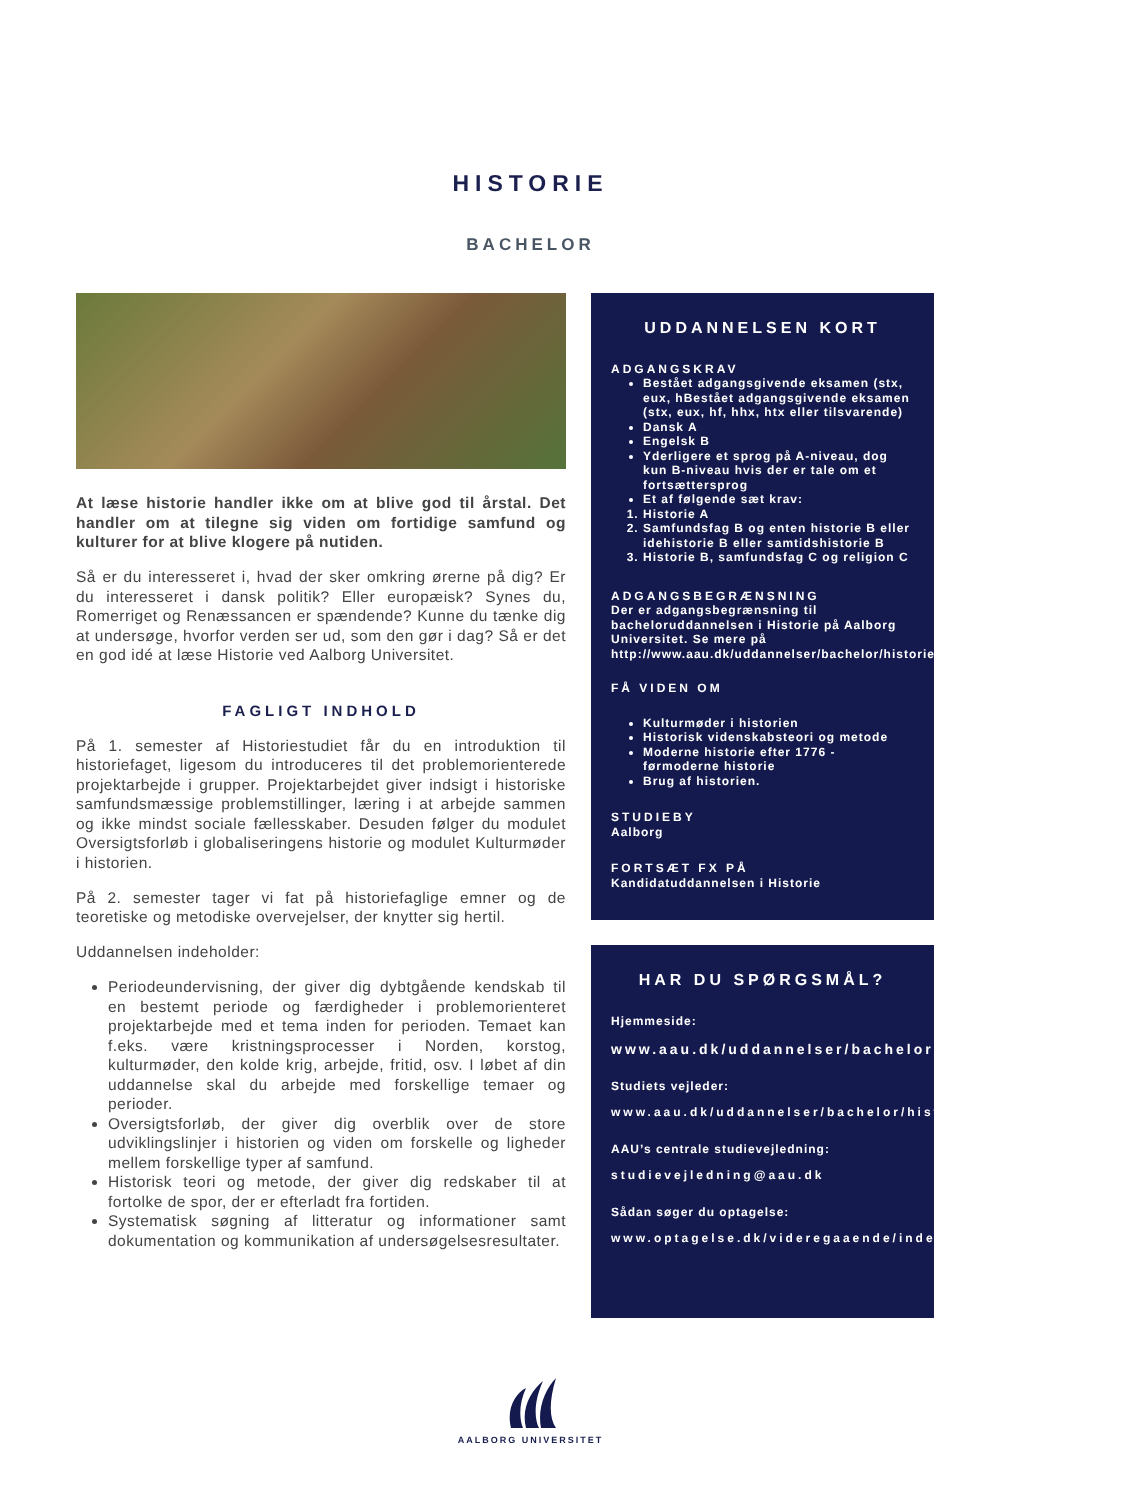HISTORIE
BACHELOR
At læse historie handler ikke om at blive god til årstal. Det handler om at tilegne sig viden om fortidige samfund og kulturer for at blive klogere på nutiden.
Så er du interesseret i, hvad der sker omkring ørerne på dig? Er du interesseret i dansk politik? Eller europæisk? Synes du, Romerriget og Renæssancen er spændende? Kunne du tænke dig at undersøge, hvorfor verden ser ud, som den gør i dag? Så er det en god idé at læse Historie ved Aalborg Universitet.
FAGLIGT INDHOLD
På 1. semester af Historiestudiet får du en introduktion til historiefaget, ligesom du introduceres til det problemorienterede projektarbejde i grupper. Projektarbejdet giver indsigt i historiske samfundsmæssige problemstillinger, læring i at arbejde sammen og ikke mindst sociale fællesskaber. Desuden følger du modulet Oversigtsforløb i globaliseringens historie og modulet Kulturmøder i historien.
På 2. semester tager vi fat på historiefaglige emner og de teoretiske og metodiske overvejelser, der knytter sig hertil.
Uddannelsen indeholder:
Periodeundervisning, der giver dig dybtgående kendskab til en bestemt periode og færdigheder i problemorienteret projektarbejde med et tema inden for perioden. Temaet kan f.eks. være kristningsprocesser i Norden, korstog, kulturmøder, den kolde krig, arbejde, fritid, osv. I løbet af din uddannelse skal du arbejde med forskellige temaer og perioder.
Oversigtsforløb, der giver dig overblik over de store udviklingslinjer i historien og viden om forskelle og ligheder mellem forskellige typer af samfund.
Historisk teori og metode, der giver dig redskaber til at fortolke de spor, der er efterladt fra fortiden.
Systematisk søgning af litteratur og informationer samt dokumentation og kommunikation af undersøgelsesresultater.
UDDANNELSEN KORT
ADGANGSKRAV
Bestået adgangsgivende eksamen (stx, eux, hBestået adgangsgivende eksamen (stx, eux, hf, hhx, htx eller tilsvarende)
Dansk A
Engelsk B
Yderligere et sprog på A-niveau, dog kun B-niveau hvis der er tale om et fortsættersprog
Et af følgende sæt krav:
1. Historie A
2. Samfundsfag B og enten historie B eller idehistorie B eller samtidshistorie B
3. Historie B, samfundsfag C og religion C
ADGANGSBEGRÆNSNING
Der er adgangsbegrænsning til bacheloruddannelsen i Historie på Aalborg Universitet. Se mere på http://www.aau.dk/uddannelser/bachelor/historie/adgangskrav/
FÅ VIDEN OM
Kulturmøder i historien
Historisk videnskabsteori og metode
Moderne historie efter 1776 - førmoderne historie
Brug af historien.
STUDIEBY
Aalborg
FORTSÆT FX PÅ
Kandidatuddannelsen i Historie
HAR DU SPØRGSMÅL?
Hjemmeside:
www.aau.dk/uddannelser/bachelor/historie
Studiets vejleder:
www.aau.dk/uddannelser/bachelor/historie/studievejledning
AAU’s centrale studievejledning:
studievejledning@aau.dk
Sådan søger du optagelse:
www.optagelse.dk/videregaaende/index.html
AALBORG UNIVERSITET